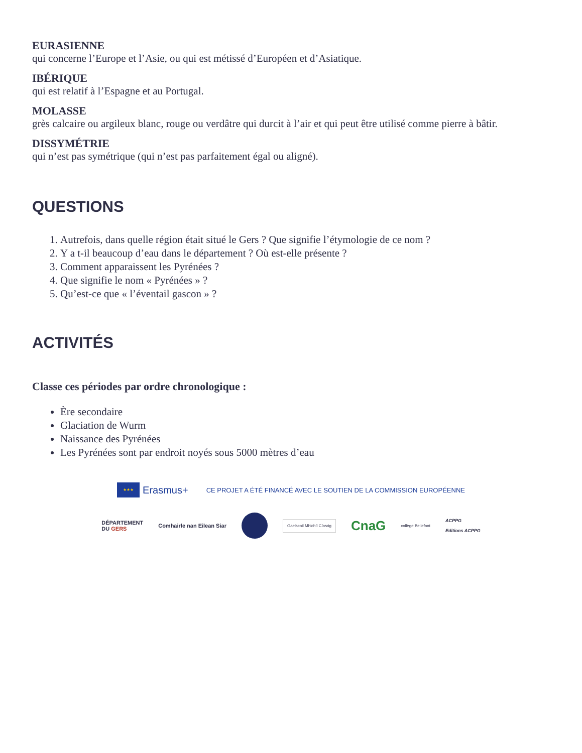EURASIENNE
qui concerne l’Europe et l’Asie, ou qui est métissé d’Européen et d’Asiatique.
IBÉRIQUE
qui est relatif à l’Espagne et au Portugal.
MOLASSE
grès calcaire ou argileux blanc, rouge ou verdâtre qui durcit à l’air et qui peut être utilisé comme pierre à bâtir.
DISSYMÉTRIE
qui n’est pas symétrique (qui n’est pas parfaitement égal ou aligné).
QUESTIONS
1. Autrefois, dans quelle région était situé le Gers ? Que signifie l’étymologie de ce nom ?
2. Y a t-il beaucoup d’eau dans le département ? Où est-elle présente ?
3. Comment apparaissent les Pyrénées ?
4. Que signifie le nom « Pyrénées » ?
5. Qu’est-ce que « l’éventail gascon » ?
ACTIVITÉS
Classe ces périodes par ordre chronologique :
Ère secondaire
Glaciation de Wurm
Naissance des Pyrénées
Les Pyrénées sont par endroit noyés sous 5000 mètres d’eau
★★★
Erasmus+
CE PROJET A ÉTÉ FINANCÉ AVEC LE SOUTIEN DE LA COMMISSION EUROPÉENNE
DÉPARTEMENT
DU GERS Comhairle nan Eilean Siar Gaelscoil Mhichíl Cíosóg CnaG collège Bellefont ACPPG
Editions ACPPG